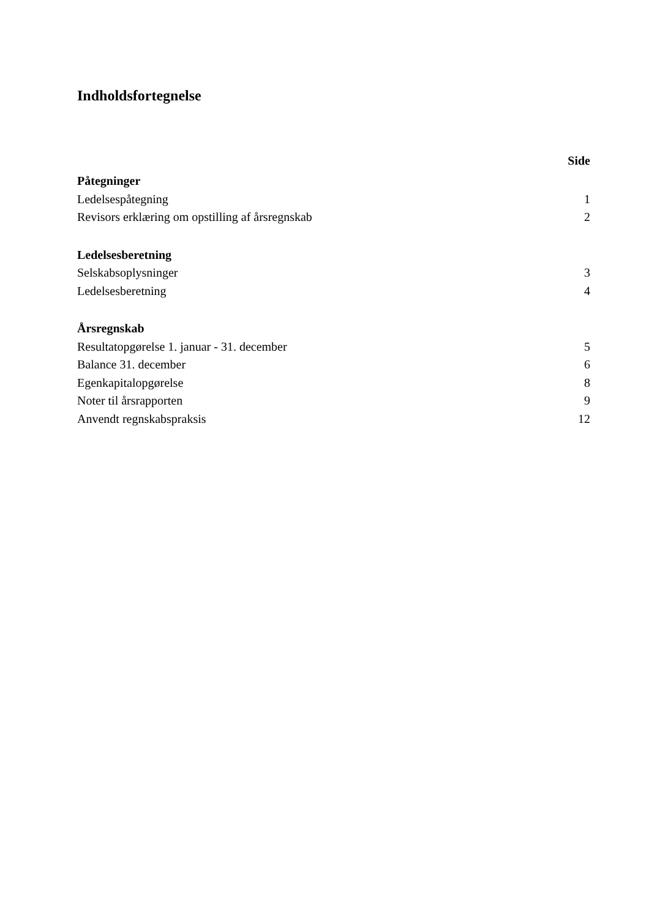Indholdsfortegnelse
Side
Påtegninger
Ledelsespåtegning 1
Revisors erklæring om opstilling af årsregnskab 2
Ledelsesberetning
Selskabsoplysninger 3
Ledelsesberetning 4
Årsregnskab
Resultatopgørelse 1. januar - 31. december 5
Balance 31. december 6
Egenkapitalopgørelse 8
Noter til årsrapporten 9
Anvendt regnskabspraksis 12